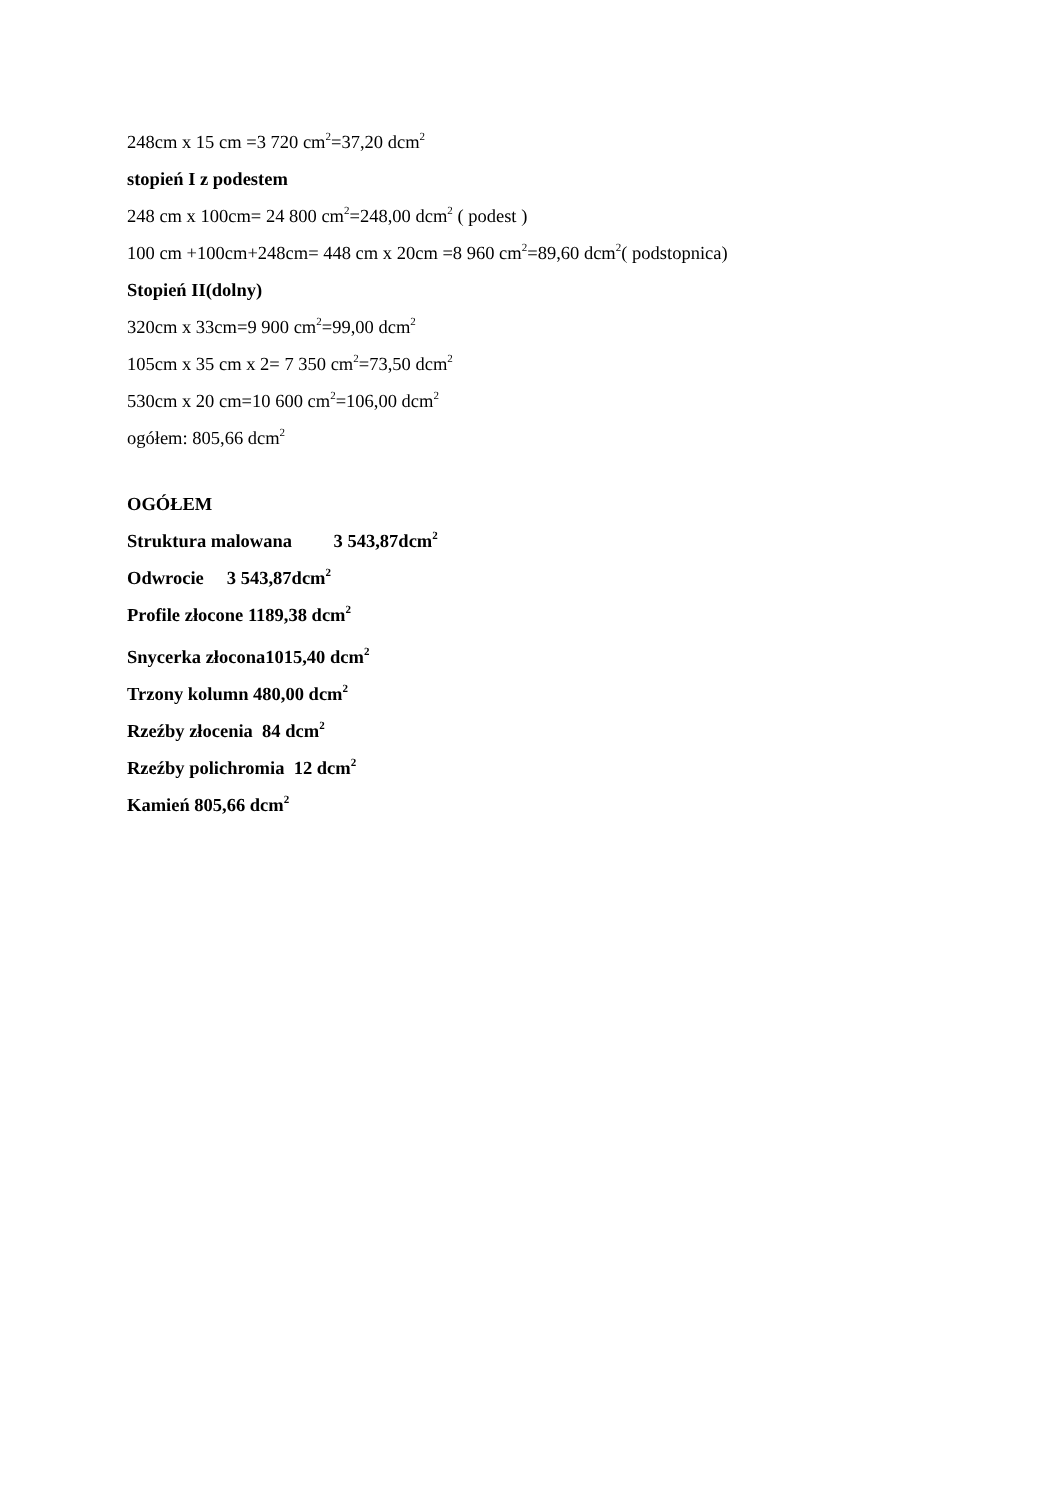248cm x 15 cm =3 720 cm<sup>2</sup>=37,20 dcm<sup>2</sup>
stopień I z podestem
248 cm x 100cm= 24 800 cm<sup>2</sup>=248,00 dcm<sup>2</sup> ( podest )
100 cm +100cm+248cm= 448 cm x 20cm =8 960 cm<sup>2</sup>=89,60 dcm<sup>2</sup>( podstopnica)
Stopień II(dolny)
320cm x 33cm=9 900 cm<sup>2</sup>=99,00 dcm<sup>2</sup>
105cm x 35 cm x 2= 7 350 cm<sup>2</sup>=73,50 dcm<sup>2</sup>
530cm x 20 cm=10 600 cm<sup>2</sup>=106,00 dcm<sup>2</sup>
ogółem: 805,66 dcm<sup>2</sup>
OGÓŁEM
Struktura malowana 3 543,87dcm<sup>2</sup>
Odwrocie 3 543,87dcm<sup>2</sup>
Profile złocone 1189,38 dcm<sup>2</sup>
Snycerka złocona1015,40 dcm<sup>2</sup>
Trzony kolumn 480,00 dcm<sup>2</sup>
Rzeźby złocenia 84 dcm<sup>2</sup>
Rzeźby polichromia 12 dcm<sup>2</sup>
Kamień 805,66 dcm<sup>2</sup>